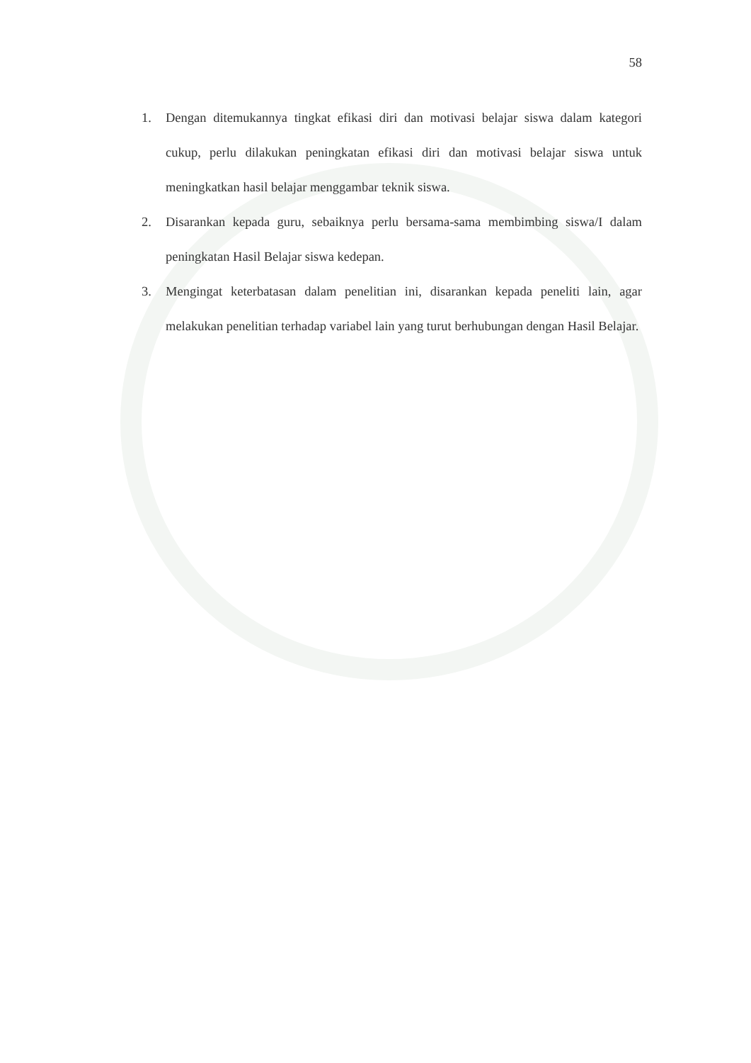58
1. Dengan ditemukannya tingkat efikasi diri dan motivasi belajar siswa dalam kategori cukup, perlu dilakukan peningkatan efikasi diri dan motivasi belajar siswa untuk meningkatkan hasil belajar menggambar teknik siswa.
2. Disarankan kepada guru, sebaiknya perlu bersama-sama membimbing siswa/I dalam peningkatan Hasil Belajar siswa kedepan.
3. Mengingat keterbatasan dalam penelitian ini, disarankan kepada peneliti lain, agar melakukan penelitian terhadap variabel lain yang turut berhubungan dengan Hasil Belajar.